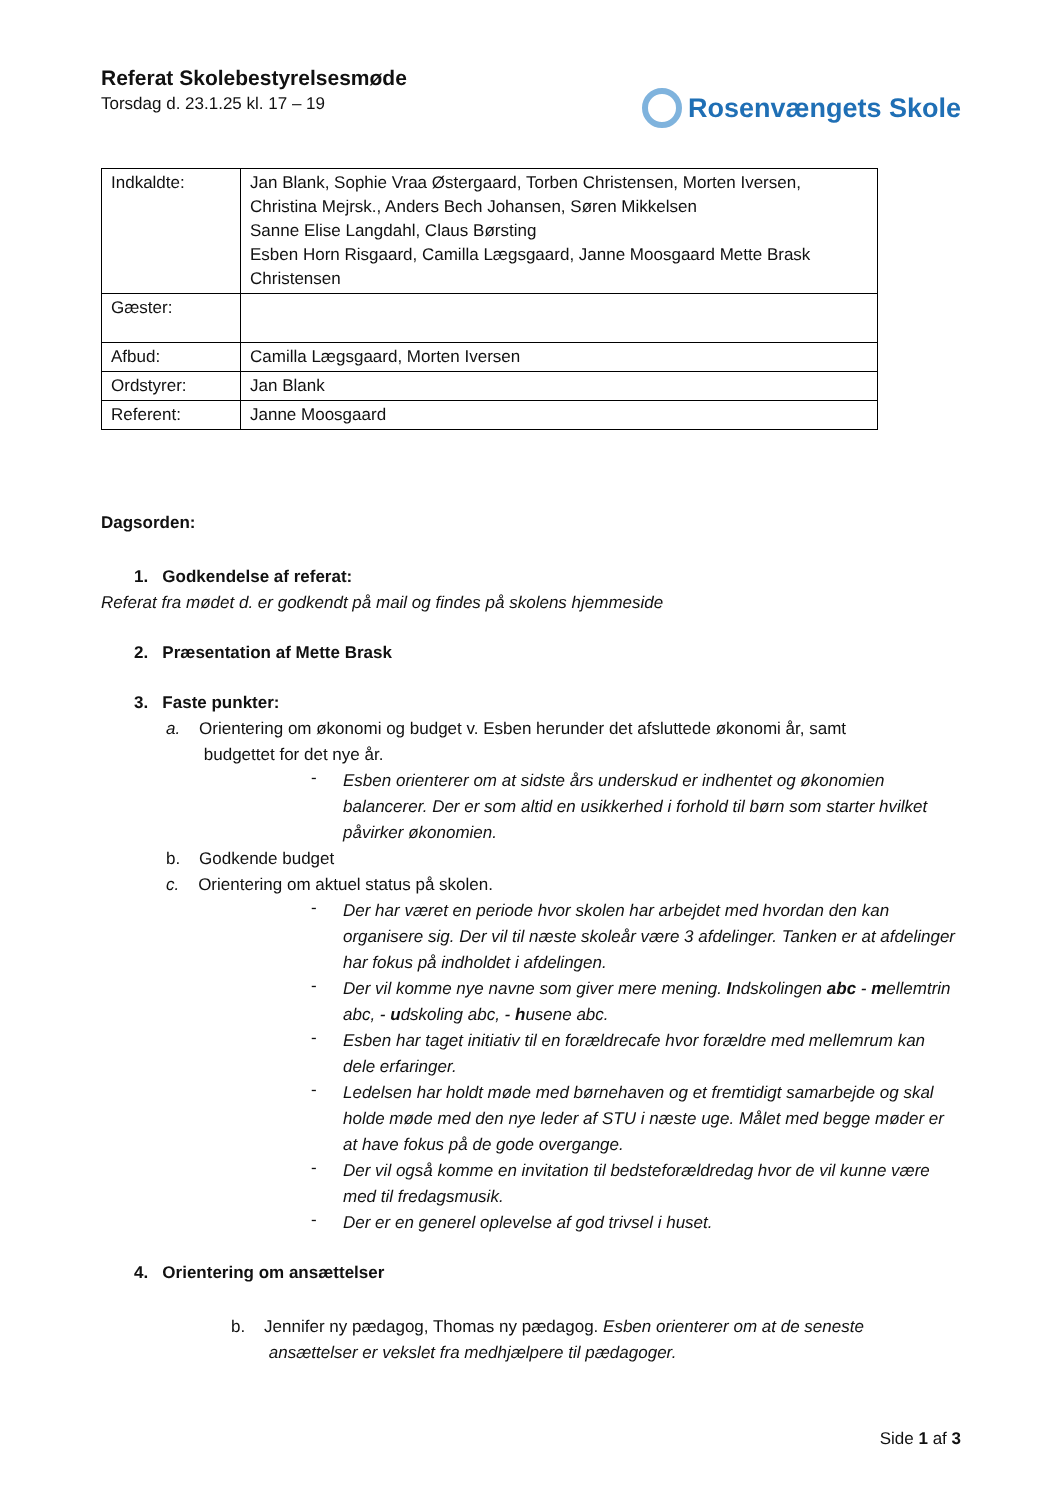Referat Skolebestyrelsesmøde
Torsdag d. 23.1.25 kl. 17 – 19
Rosenvængets Skole
| Indkaldte: | Jan Blank, Sophie Vraa Østergaard, Torben Christensen, Morten Iversen, Christina Mejrsk., Anders Bech Johansen, Søren Mikkelsen Sanne Elise Langdahl, Claus Børsting Esben Horn Risgaard, Camilla Lægsgaard, Janne Moosgaard Mette Brask Christensen |
| Gæster: | |
| Afbud: | Camilla Lægsgaard, Morten Iversen |
| Ordstyrer: | Jan Blank |
| Referent: | Janne Moosgaard |
Dagsorden:
1. Godkendelse af referat:
Referat fra mødet d. er godkendt på mail og findes på skolens hjemmeside
2. Præsentation af Mette Brask
3. Faste punkter:
a. Orientering om økonomi og budget v. Esben herunder det afsluttede økonomi år, samt
budgettet for det nye år.
-
Esben orienterer om at sidste års underskud er indhentet og økonomien balancerer. Der er som altid en usikkerhed i forhold til børn som starter hvilket påvirker økonomien.
b. Godkende budget
c. Orientering om aktuel status på skolen.
-
Der har været en periode hvor skolen har arbejdet med hvordan den kan organisere sig. Der vil til næste skoleår være 3 afdelinger. Tanken er at afdelinger har fokus på indholdet i afdelingen.
-
Der vil komme nye navne som giver mere mening. Indskolingen abc - mellemtrin abc, - udskoling abc, - husene abc.
-
Esben har taget initiativ til en forældrecafe hvor forældre med mellemrum kan dele erfaringer.
-
Ledelsen har holdt møde med børnehaven og et fremtidigt samarbejde og skal holde møde med den nye leder af STU i næste uge. Målet med begge møder er at have fokus på de gode overgange.
-
Der vil også komme en invitation til bedsteforældredag hvor de vil kunne være med til fredagsmusik.
-
Der er en generel oplevelse af god trivsel i huset.
4. Orientering om ansættelser
b. Jennifer ny pædagog, Thomas ny pædagog. Esben orienterer om at de seneste
ansættelser er vekslet fra medhjælpere til pædagoger.
Side 1 af 3